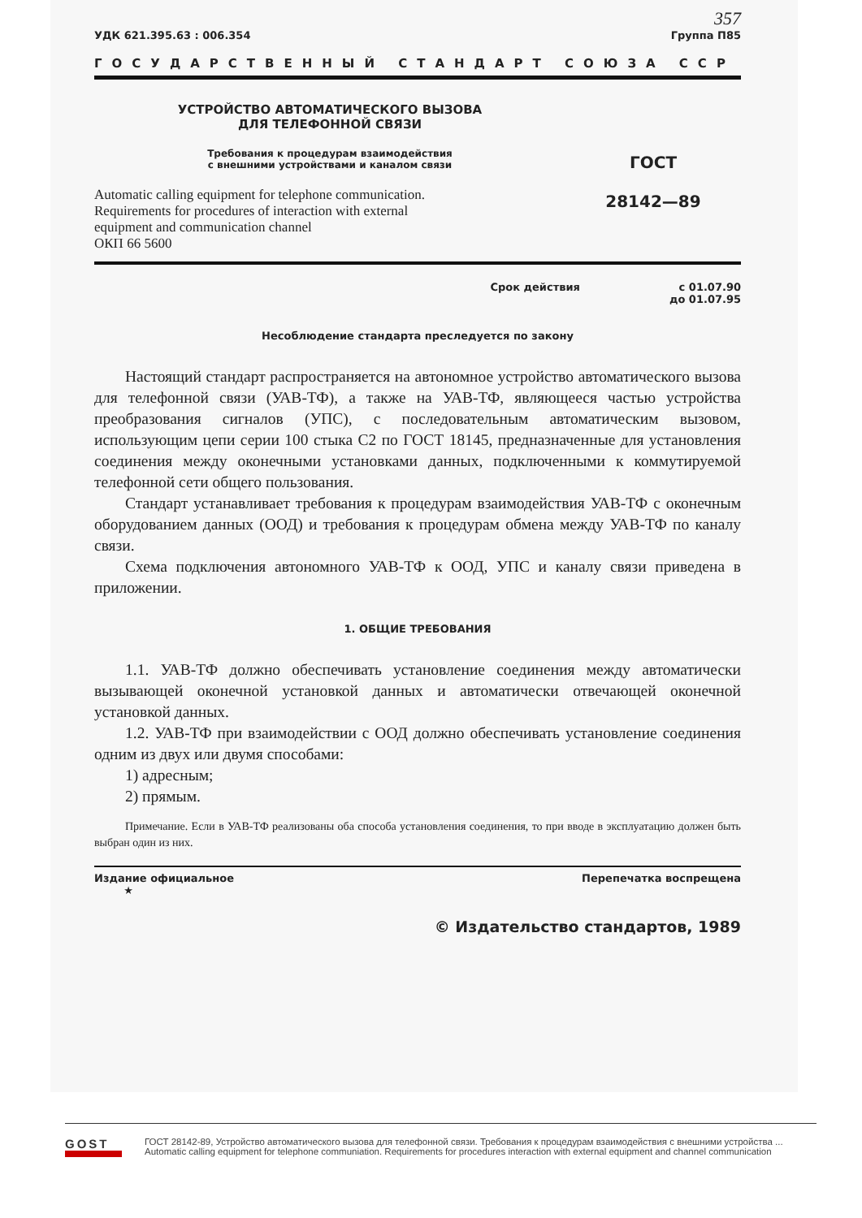357
УДК 621.395.63 : 006.354 Группа П85
ГОСУДАРСТВЕННЫЙ СТАНДАРТ СОЮЗА ССР
УСТРОЙСТВО АВТОМАТИЧЕСКОГО ВЫЗОВА
ДЛЯ ТЕЛЕФОННОЙ СВЯЗИ
Требования к процедурам взаимодействия
с внешними устройствами и каналом связи
Automatic calling equipment for telephone communication.
Requirements for procedures of interaction with external
equipment and communication channel
ОКП 66 5600
ГОСТ
28142—89
Срок действия с 01.07.90
до 01.07.95
Несоблюдение стандарта преследуется по закону
Настоящий стандарт распространяется на автономное устройство автоматического вызова для телефонной связи (УАВ-ТФ), а также на УАВ-ТФ, являющееся частью устройства преобразования сигналов (УПС), с последовательным автоматическим вызовом, использующим цепи серии 100 стыка С2 по ГОСТ 18145, предназначенные для установления соединения между оконечными установками данных, подключенными к коммутируемой телефонной сети общего пользования.
Стандарт устанавливает требования к процедурам взаимодействия УАВ-ТФ с оконечным оборудованием данных (ООД) и требования к процедурам обмена между УАВ-ТФ по каналу связи.
Схема подключения автономного УАВ-ТФ к ООД, УПС и каналу связи приведена в приложении.
1. ОБЩИЕ ТРЕБОВАНИЯ
1.1. УАВ-ТФ должно обеспечивать установление соединения между автоматически вызывающей оконечной установкой данных и автоматически отвечающей оконечной установкой данных.
1.2. УАВ-ТФ при взаимодействии с ООД должно обеспечивать установление соединения одним из двух или двумя способами:
1) адресным;
2) прямым.
Примечание. Если в УАВ-ТФ реализованы оба способа установления соединения, то при вводе в эксплуатацию должен быть выбран один из них.
Издание официальное
★ Перепечатка воспрещена
© Издательство стандартов, 1989
GOST
ГОСТ 28142-89, Устройство автоматического вызова для телефонной связи. Требования к процедурам взаимодействия с внешними устройства ...
Automatic calling equipment for telephone communiation. Requirements for procedures interaction with external equipment and channel communication